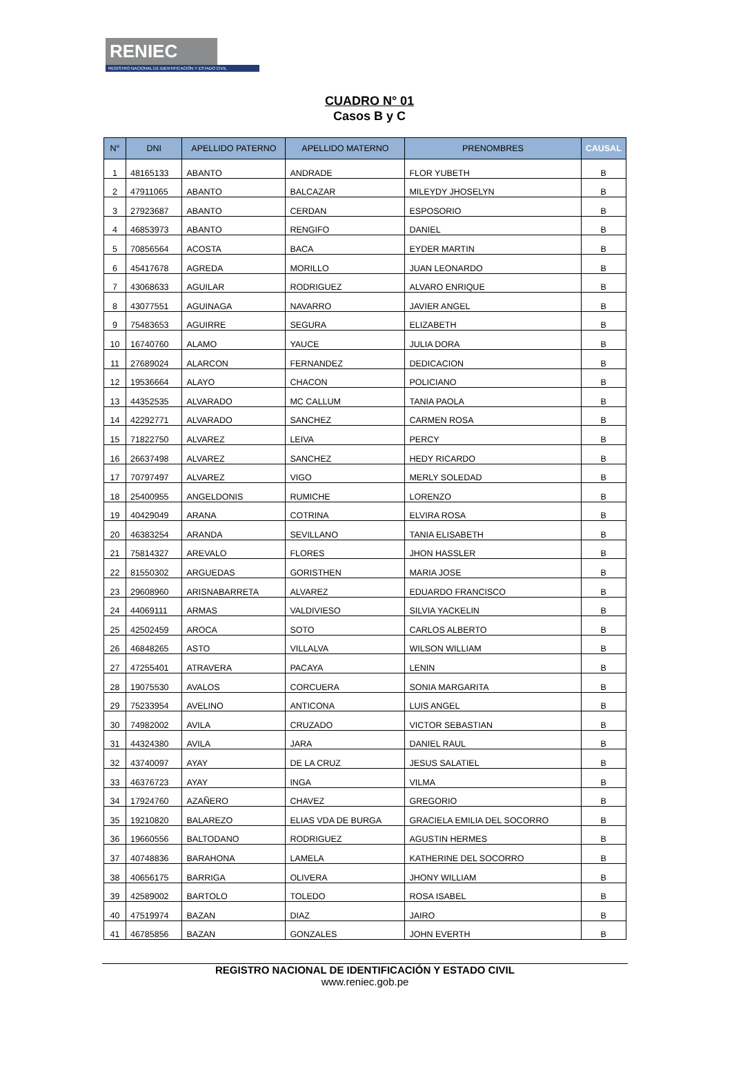RENIEC
REGISTRO NACIONAL DE IDENTIFICACIÓN Y ESTADO CIVIL
CUADRO N° 01
Casos B y C
| N° | DNI | APELLIDO PATERNO | APELLIDO MATERNO | PRENOMBRES | CAUSAL |
| --- | --- | --- | --- | --- | --- |
| 1 | 48165133 | ABANTO | ANDRADE | FLOR YUBETH | B |
| 2 | 47911065 | ABANTO | BALCAZAR | MILEYDY JHOSELYN | B |
| 3 | 27923687 | ABANTO | CERDAN | ESPOSORIO | B |
| 4 | 46853973 | ABANTO | RENGIFO | DANIEL | B |
| 5 | 70856564 | ACOSTA | BACA | EYDER MARTIN | B |
| 6 | 45417678 | AGREDA | MORILLO | JUAN LEONARDO | B |
| 7 | 43068633 | AGUILAR | RODRIGUEZ | ALVARO ENRIQUE | B |
| 8 | 43077551 | AGUINAGA | NAVARRO | JAVIER ANGEL | B |
| 9 | 75483653 | AGUIRRE | SEGURA | ELIZABETH | B |
| 10 | 16740760 | ALAMO | YAUCE | JULIA DORA | B |
| 11 | 27689024 | ALARCON | FERNANDEZ | DEDICACION | B |
| 12 | 19536664 | ALAYO | CHACON | POLICIANO | B |
| 13 | 44352535 | ALVARADO | MC CALLUM | TANIA PAOLA | B |
| 14 | 42292771 | ALVARADO | SANCHEZ | CARMEN ROSA | B |
| 15 | 71822750 | ALVAREZ | LEIVA | PERCY | B |
| 16 | 26637498 | ALVAREZ | SANCHEZ | HEDY RICARDO | B |
| 17 | 70797497 | ALVAREZ | VIGO | MERLY SOLEDAD | B |
| 18 | 25400955 | ANGELDONIS | RUMICHE | LORENZO | B |
| 19 | 40429049 | ARANA | COTRINA | ELVIRA ROSA | B |
| 20 | 46383254 | ARANDA | SEVILLANO | TANIA ELISABETH | B |
| 21 | 75814327 | AREVALO | FLORES | JHON HASSLER | B |
| 22 | 81550302 | ARGUEDAS | GORISTHEN | MARIA JOSE | B |
| 23 | 29608960 | ARISNABARRETA | ALVAREZ | EDUARDO FRANCISCO | B |
| 24 | 44069111 | ARMAS | VALDIVIESO | SILVIA YACKELIN | B |
| 25 | 42502459 | AROCA | SOTO | CARLOS ALBERTO | B |
| 26 | 46848265 | ASTO | VILLALVA | WILSON WILLIAM | B |
| 27 | 47255401 | ATRAVERA | PACAYA | LENIN | B |
| 28 | 19075530 | AVALOS | CORCUERA | SONIA MARGARITA | B |
| 29 | 75233954 | AVELINO | ANTICONA | LUIS ANGEL | B |
| 30 | 74982002 | AVILA | CRUZADO | VICTOR SEBASTIAN | B |
| 31 | 44324380 | AVILA | JARA | DANIEL RAUL | B |
| 32 | 43740097 | AYAY | DE LA CRUZ | JESUS SALATIEL | B |
| 33 | 46376723 | AYAY | INGA | VILMA | B |
| 34 | 17924760 | AZAÑERO | CHAVEZ | GREGORIO | B |
| 35 | 19210820 | BALAREZO | ELIAS VDA DE BURGA | GRACIELA EMILIA DEL SOCORRO | B |
| 36 | 19660556 | BALTODANO | RODRIGUEZ | AGUSTIN HERMES | B |
| 37 | 40748836 | BARAHONA | LAMELA | KATHERINE DEL SOCORRO | B |
| 38 | 40656175 | BARRIGA | OLIVERA | JHONY WILLIAM | B |
| 39 | 42589002 | BARTOLO | TOLEDO | ROSA ISABEL | B |
| 40 | 47519974 | BAZAN | DIAZ | JAIRO | B |
| 41 | 46785856 | BAZAN | GONZALES | JOHN EVERTH | B |
REGISTRO NACIONAL DE IDENTIFICACIÓN Y ESTADO CIVIL
www.reniec.gob.pe